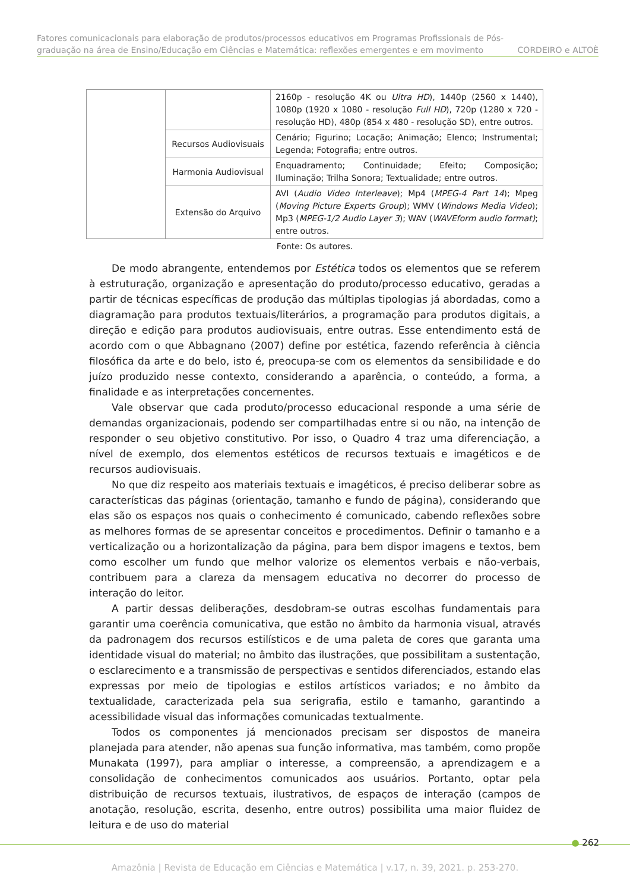Fatores comunicacionais para elaboração de produtos/processos educativos em Programas Profissionais de Pós-
graduação na área de Ensino/Educação em Ciências e Matemática: reflexões emergentes e em movimento CORDEIRO e ALTOÈ
| | | 2160p - resolução 4K ou Ultra HD ), 1440p (2560 x 1440), 1080p (1920 x 1080 - resolução Full HD ), 720p (1280 x 720 - resolução HD), 480p (854 x 480 - resolução SD), entre outros. |
| | Recursos Audiovisuais | Cenário; Figurino; Locação; Animação; Elenco; Instrumental; Legenda; Fotografia; entre outros. |
| | Harmonia Audiovisual | Enquadramento; Continuidade; Efeito; Composição; Iluminação; Trilha Sonora; Textualidade; entre outros. |
| | Extensão do Arquivo | AVI ( Audio Video Interleave ); Mp4 ( MPEG-4 Part 14 ); Mpeg ( Moving Picture Experts Group ); WMV ( Windows Media Video ); Mp3 ( MPEG-1/2 Audio Layer 3 ); WAV ( WAVEform audio format) ; entre outros. |
Fonte: Os autores.
De modo abrangente, entendemos por Estética todos os elementos que se referem à estruturação, organização e apresentação do produto/processo educativo, geradas a partir de técnicas específicas de produção das múltiplas tipologias já abordadas, como a diagramação para produtos textuais/literários, a programação para produtos digitais, a direção e edição para produtos audiovisuais, entre outras. Esse entendimento está de acordo com o que Abbagnano (2007) define por estética, fazendo referência à ciência filosófica da arte e do belo, isto é, preocupa-se com os elementos da sensibilidade e do juízo produzido nesse contexto, considerando a aparência, o conteúdo, a forma, a finalidade e as interpretações concernentes.
Vale observar que cada produto/processo educacional responde a uma série de demandas organizacionais, podendo ser compartilhadas entre si ou não, na intenção de responder o seu objetivo constitutivo. Por isso, o Quadro 4 traz uma diferenciação, a nível de exemplo, dos elementos estéticos de recursos textuais e imagéticos e de recursos audiovisuais.
No que diz respeito aos materiais textuais e imagéticos, é preciso deliberar sobre as características das páginas (orientação, tamanho e fundo de página), considerando que elas são os espaços nos quais o conhecimento é comunicado, cabendo reflexões sobre as melhores formas de se apresentar conceitos e procedimentos. Definir o tamanho e a verticalização ou a horizontalização da página, para bem dispor imagens e textos, bem como escolher um fundo que melhor valorize os elementos verbais e não-verbais, contribuem para a clareza da mensagem educativa no decorrer do processo de interação do leitor.
A partir dessas deliberações, desdobram-se outras escolhas fundamentais para garantir uma coerência comunicativa, que estão no âmbito da harmonia visual, através da padronagem dos recursos estilísticos e de uma paleta de cores que garanta uma identidade visual do material; no âmbito das ilustrações, que possibilitam a sustentação, o esclarecimento e a transmissão de perspectivas e sentidos diferenciados, estando elas expressas por meio de tipologias e estilos artísticos variados; e no âmbito da textualidade, caracterizada pela sua serigrafia, estilo e tamanho, garantindo a acessibilidade visual das informações comunicadas textualmente.
Todos os componentes já mencionados precisam ser dispostos de maneira planejada para atender, não apenas sua função informativa, mas também, como propõe Munakata (1997), para ampliar o interesse, a compreensão, a aprendizagem e a consolidação de conhecimentos comunicados aos usuários. Portanto, optar pela distribuição de recursos textuais, ilustrativos, de espaços de interação (campos de anotação, resolução, escrita, desenho, entre outros) possibilita uma maior fluidez de leitura e de uso do material
● 262
Amazônia | Revista de Educação em Ciências e Matemática | v.17, n. 39, 2021. p. 253-270.